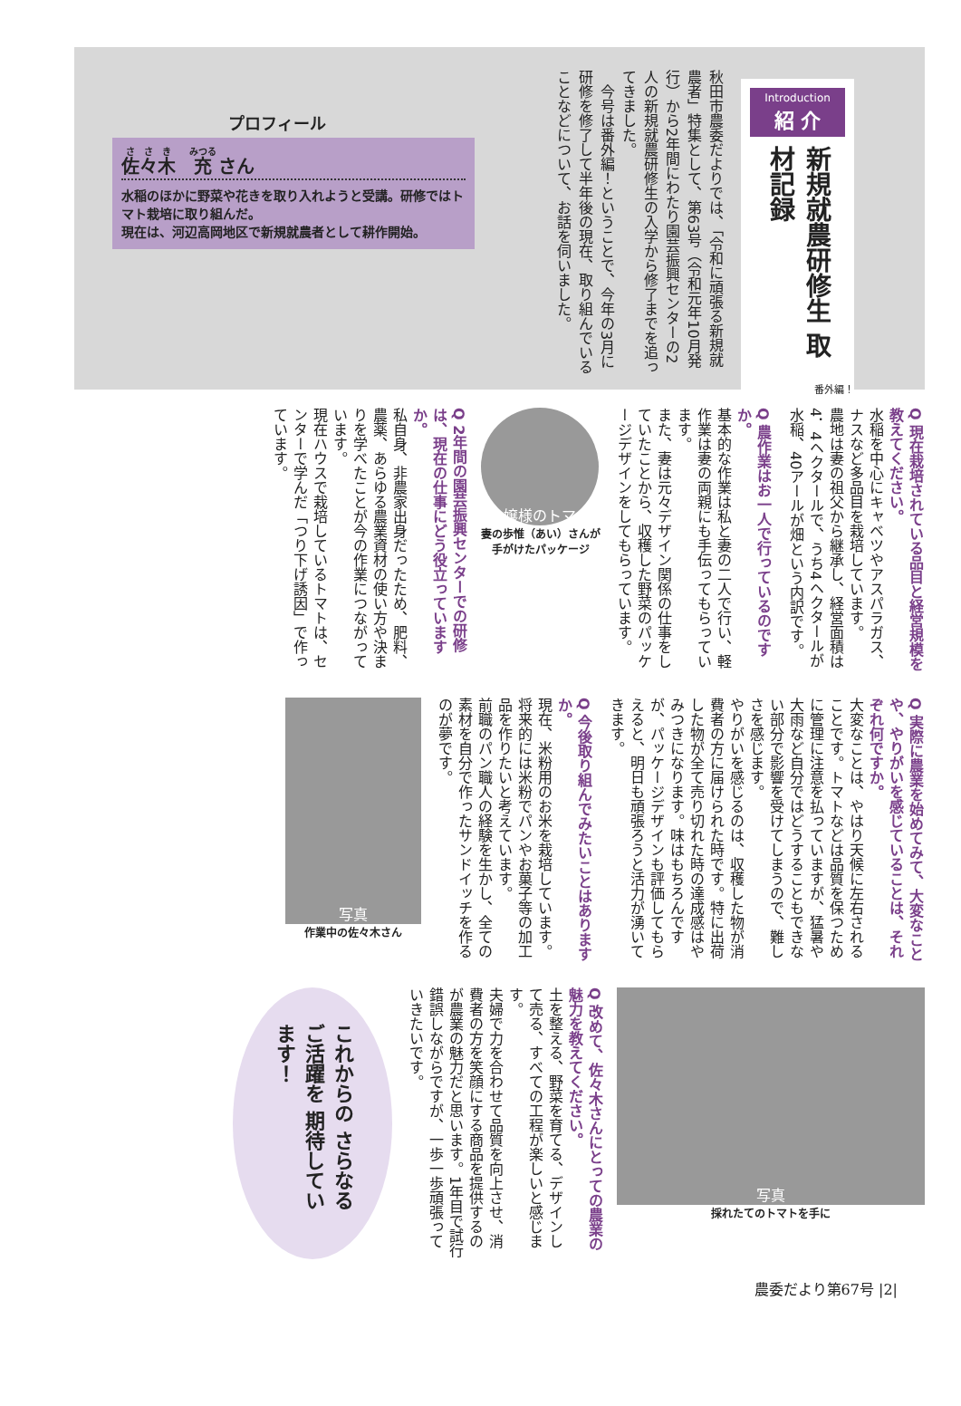Introduction
紹 介
新規就農研修生 取材記録
番外編！
秋田市農委だよりでは、「令和に頑張る新規就農者」特集として、第63号（令和元年10月発行）から2年間にわたり園芸振興センターの2人の新規就農研修生の入学から修了までを追ってきました。
　今号は番外編！ということで、今年の3月に研修を修了して半年後の現在、取り組んでいることなどについて、お話を伺いました。
プロフィール
佐々木　充 さん
水稲のほかに野菜や花きを取り入れようと受講。研修ではトマト栽培に取り組んだ。
現在は、河辺高岡地区で新規就農者として耕作開始。
Q 現在栽培されている品目と経営規模を教えてください。
水稲を中心にキャベツやアスパラガス、ナスなど多品目を栽培しています。
農地は妻の祖父から継承し、経営面積は4．4ヘクタールで、うち4ヘクタールが水稲、40アールが畑という内訳です。
Q 農作業はお一人で行っているのですか。
基本的な作業は私と妻の二人で行い、軽作業は妻の両親にも手伝ってもらっています。
また、妻は元々デザイン関係の仕事をしていたことから、収穫した野菜のパッケージデザインをしてもらっています。
お嬢様のトマト
妻の歩惟（あい）さんが
手がけたパッケージ
Q 2年間の園芸振興センターでの研修は、現在の仕事にどう役立っていますか。
私自身、非農家出身だったため、肥料、農薬、あらゆる農業資材の使い方や決まりを学べたことが今の作業につながっています。
現在ハウスで栽培しているトマトは、センターで学んだ「つり下げ誘因」で作っています。
Q 実際に農業を始めてみて、大変なことや、やりがいを感じていることは、それぞれ何ですか。
大変なことは、やはり天候に左右されることです。トマトなどは品質を保つために管理に注意を払っていますが、猛暑や大雨など自分ではどうすることもできない部分で影響を受けてしまうので、難しさを感じます。
やりがいを感じるのは、収穫した物が消費者の方に届けられた時です。特に出荷した物が全て売り切れた時の達成感はやみつきになります。味はもちろんですが、パッケージデザインも評価してもらえると、明日も頑張ろうと活力が湧いてきます。
Q 今後取り組んでみたいことはありますか。
現在、米粉用のお米を栽培しています。将来的には米粉でパンやお菓子等の加工品を作りたいと考えています。
前職のパン職人の経験を生かし、全ての素材を自分で作ったサンドイッチを作るのが夢です。
写真
作業中の佐々木さん
写真
採れたてのトマトを手に
Q 改めて、佐々木さんにとっての農業の魅力を教えてください。
土を整える、野菜を育てる、デザインして売る、すべての工程が楽しいと感じます。
夫婦で力を合わせて品質を向上させ、消費者の方を笑顔にする商品を提供するのが農業の魅力だと思います。1年目で試行錯誤しながらですが、一歩一歩頑張っていきたいです。
これからの さらなるご活躍を 期待しています！
農委だより第67号 |2|